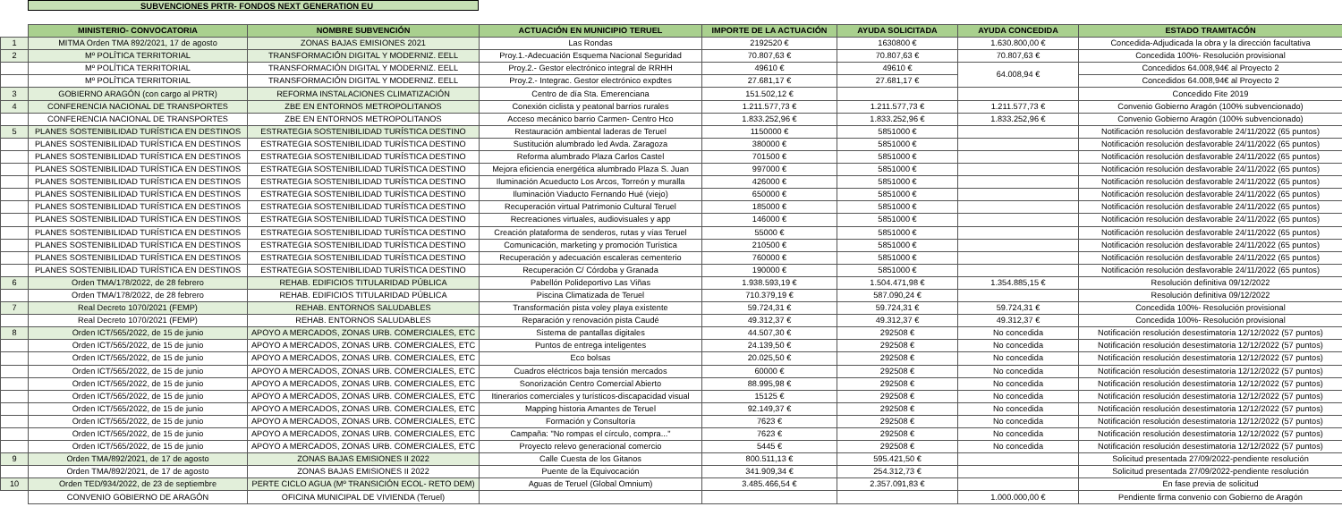SUBVENCIONES PRTR- FONDOS NEXT GENERATION EU
| | MINISTERIO- CONVOCATORIA | NOMBRE SUBVENCIÓN | ACTUACIÓN EN MUNICIPIO TERUEL | IMPORTE DE LA ACTUACIÓN | AYUDA SOLICITADA | AYUDA CONCEDIDA | ESTADO TRAMITACÓN |
| 1 | MITMA Orden TMA 892/2021, 17 de agosto | ZONAS BAJAS EMISIONES 2021 | Las Rondas | 2192520 € | 1630800 € | 1.630.800,00 € | Concedida-Adjudicada la obra y la dirección facultativa |
| 2 | Mº POLÍTICA TERRITORIAL | TRANSFORMACIÓN DIGITAL Y MODERNIZ. EELL | Proy.1.-Adecuación Esquema Nacional Seguridad | 70.807,63 € | 70.807,63 € | 70.807,63 € | Concedida 100%- Resolución provisional |
| | Mº POLÍTICA TERRITORIAL | TRANSFORMACIÓN DIGITAL Y MODERNIZ. EELL | Proy.2.- Gestor electrónico integral de RRHH | 49610 € | 49610 € | 64.008,94 € | Concedidos 64.008,94€ al Proyecto 2 |
| | Mº POLÍTICA TERRITORIAL | TRANSFORMACIÓN DIGITAL Y MODERNIZ. EELL | Proy.2.- Integrac. Gestor electrónico expdtes | 27.681,17 € | 27.681,17 € | | Concedidos 64.008,94€ al Proyecto 2 |
| 3 | GOBIERNO ARAGÓN (con cargo al PRTR) | REFORMA INSTALACIONES CLIMATIZACIÓN | Centro de día Sta. Emerenciana | 151.502,12 € | | | Concedido Fite 2019 |
| 4 | CONFERENCIA NACIONAL DE TRANSPORTES | ZBE EN ENTORNOS METROPOLITANOS | Conexión ciclista y peatonal barrios rurales | 1.211.577,73 € | 1.211.577,73 € | 1.211.577,73 € | Convenio Gobierno Aragón (100% subvencionado) |
| | CONFERENCIA NACIONAL DE TRANSPORTES | ZBE EN ENTORNOS METROPOLITANOS | Acceso mecánico barrio Carmen- Centro Hco | 1.833.252,96 € | 1.833.252,96 € | 1.833.252,96 € | Convenio Gobierno Aragón (100% subvencionado) |
| 5 | PLANES SOSTENIBILIDAD TURÍSTICA EN DESTINOS | ESTRATEGIA SOSTENIBILIDAD TURÍSTICA DESTINO | Restauración ambiental laderas de Teruel | 1150000 € | 5851000 € | | Notificación resolución desfavorable 24/11/2022 (65 puntos) |
| | PLANES SOSTENIBILIDAD TURÍSTICA EN DESTINOS | ESTRATEGIA SOSTENIBILIDAD TURÍSTICA DESTINO | Sustitución alumbrado led Avda. Zaragoza | 380000 € | 5851000 € | | Notificación resolución desfavorable 24/11/2022 (65 puntos) |
| | PLANES SOSTENIBILIDAD TURÍSTICA EN DESTINOS | ESTRATEGIA SOSTENIBILIDAD TURÍSTICA DESTINO | Reforma alumbrado Plaza Carlos Castel | 701500 € | 5851000 € | | Notificación resolución desfavorable 24/11/2022 (65 puntos) |
| | PLANES SOSTENIBILIDAD TURÍSTICA EN DESTINOS | ESTRATEGIA SOSTENIBILIDAD TURÍSTICA DESTINO | Mejora eficiencia energética alumbrado Plaza S. Juan | 997000 € | 5851000 € | | Notificación resolución desfavorable 24/11/2022 (65 puntos) |
| | PLANES SOSTENIBILIDAD TURÍSTICA EN DESTINOS | ESTRATEGIA SOSTENIBILIDAD TURÍSTICA DESTINO | Iluminación Acueducto Los Arcos, Torreón y muralla | 426000 € | 5851000 € | | Notificación resolución desfavorable 24/11/2022 (65 puntos) |
| | PLANES SOSTENIBILIDAD TURÍSTICA EN DESTINOS | ESTRATEGIA SOSTENIBILIDAD TURÍSTICA DESTINO | Iluminación Viaducto Fernando Hué (viejo) | 650000 € | 5851000 € | | Notificación resolución desfavorable 24/11/2022 (65 puntos) |
| | PLANES SOSTENIBILIDAD TURÍSTICA EN DESTINOS | ESTRATEGIA SOSTENIBILIDAD TURÍSTICA DESTINO | Recuperación virtual Patrimonio Cultural Teruel | 185000 € | 5851000 € | | Notificación resolución desfavorable 24/11/2022 (65 puntos) |
| | PLANES SOSTENIBILIDAD TURÍSTICA EN DESTINOS | ESTRATEGIA SOSTENIBILIDAD TURÍSTICA DESTINO | Recreaciones virtuales, audiovisuales y app | 146000 € | 5851000 € | | Notificación resolución desfavorable 24/11/2022 (65 puntos) |
| | PLANES SOSTENIBILIDAD TURÍSTICA EN DESTINOS | ESTRATEGIA SOSTENIBILIDAD TURÍSTICA DESTINO | Creación plataforma de senderos, rutas y vías Teruel | 55000 € | 5851000 € | | Notificación resolución desfavorable 24/11/2022 (65 puntos) |
| | PLANES SOSTENIBILIDAD TURÍSTICA EN DESTINOS | ESTRATEGIA SOSTENIBILIDAD TURÍSTICA DESTINO | Comunicación, marketing y promoción Turística | 210500 € | 5851000 € | | Notificación resolución desfavorable 24/11/2022 (65 puntos) |
| | PLANES SOSTENIBILIDAD TURÍSTICA EN DESTINOS | ESTRATEGIA SOSTENIBILIDAD TURÍSTICA DESTINO | Recuperación y adecuación escaleras cementerio | 760000 € | 5851000 € | | Notificación resolución desfavorable 24/11/2022 (65 puntos) |
| | PLANES SOSTENIBILIDAD TURÍSTICA EN DESTINOS | ESTRATEGIA SOSTENIBILIDAD TURÍSTICA DESTINO | Recuperación C/ Córdoba y Granada | 190000 € | 5851000 € | | Notificación resolución desfavorable 24/11/2022 (65 puntos) |
| 6 | Orden TMA/178/2022, de 28 febrero | REHAB. EDIFICIOS TITULARIDAD PÚBLICA | Pabellón Polideportivo Las Viñas | 1.938.593,19 € | 1.504.471,98 € | 1.354.885,15 € | Resolución definitiva 09/12/2022 |
| | Orden TMA/178/2022, de 28 febrero | REHAB. EDIFICIOS TITULARIDAD PÚBLICA | Piscina Climatizada de Teruel | 710.379,19 € | 587.090,24 € | | Resolución definitiva 09/12/2022 |
| 7 | Real Decreto 1070/2021 (FEMP) | REHAB. ENTORNOS SALUDABLES | Transformación pista voley playa existente | 59.724,31 € | 59.724,31 € | 59.724,31 € | Concedida 100%- Resolución provisional |
| | Real Decreto 1070/2021 (FEMP) | REHAB. ENTORNOS SALUDABLES | Reparación y renovación pista Caudé | 49.312,37 € | 49.312,37 € | 49.312,37 € | Concedida 100%- Resolución provisional |
| 8 | Orden ICT/565/2022, de 15 de junio | APOYO A MERCADOS, ZONAS URB. COMERCIALES, ETC | Sistema de pantallas digitales | 44.507,30 € | 292508 € | No concedida | Notificación resolución desestimatoria 12/12/2022 (57 puntos) |
| | Orden ICT/565/2022, de 15 de junio | APOYO A MERCADOS, ZONAS URB. COMERCIALES, ETC | Puntos de entrega inteligentes | 24.139,50 € | 292508 € | No concedida | Notificación resolución desestimatoria 12/12/2022 (57 puntos) |
| | Orden ICT/565/2022, de 15 de junio | APOYO A MERCADOS, ZONAS URB. COMERCIALES, ETC | Eco bolsas | 20.025,50 € | 292508 € | No concedida | Notificación resolución desestimatoria 12/12/2022 (57 puntos) |
| | Orden ICT/565/2022, de 15 de junio | APOYO A MERCADOS, ZONAS URB. COMERCIALES, ETC | Cuadros eléctricos baja tensión mercados | 60000 € | 292508 € | No concedida | Notificación resolución desestimatoria 12/12/2022 (57 puntos) |
| | Orden ICT/565/2022, de 15 de junio | APOYO A MERCADOS, ZONAS URB. COMERCIALES, ETC | Sonorización Centro Comercial Abierto | 88.995,98 € | 292508 € | No concedida | Notificación resolución desestimatoria 12/12/2022 (57 puntos) |
| | Orden ICT/565/2022, de 15 de junio | APOYO A MERCADOS, ZONAS URB. COMERCIALES, ETC | Itinerarios comerciales y turísticos-discapacidad visual | 15125 € | 292508 € | No concedida | Notificación resolución desestimatoria 12/12/2022 (57 puntos) |
| | Orden ICT/565/2022, de 15 de junio | APOYO A MERCADOS, ZONAS URB. COMERCIALES, ETC | Mapping historia Amantes de Teruel | 92.149,37 € | 292508 € | No concedida | Notificación resolución desestimatoria 12/12/2022 (57 puntos) |
| | Orden ICT/565/2022, de 15 de junio | APOYO A MERCADOS, ZONAS URB. COMERCIALES, ETC | Formación y Consultoría | 7623 € | 292508 € | No concedida | Notificación resolución desestimatoria 12/12/2022 (57 puntos) |
| | Orden ICT/565/2022, de 15 de junio | APOYO A MERCADOS, ZONAS URB. COMERCIALES, ETC | Campaña: "No rompas el círculo, compra..." | 7623 € | 292508 € | No concedida | Notificación resolución desestimatoria 12/12/2022 (57 puntos) |
| | Orden ICT/565/2022, de 15 de junio | APOYO A MERCADOS, ZONAS URB. COMERCIALES, ETC | Proyecto relevo generacional comercio | 5445 € | 292508 € | No concedida | Notificación resolución desestimatoria 12/12/2022 (57 puntos) |
| 9 | Orden TMA/892/2021, de 17 de agosto | ZONAS BAJAS EMISIONES II 2022 | Calle Cuesta de los Gitanos | 800.511,13 € | 595.421,50 € | | Solicitud presentada 27/09/2022-pendiente resolución |
| | Orden TMA/892/2021, de 17 de agosto | ZONAS BAJAS EMISIONES II 2022 | Puente de la Equivocación | 341.909,34 € | 254.312,73 € | | Solicitud presentada 27/09/2022-pendiente resolución |
| 10 | Orden TED/934/2022, de 23 de septiembre | PERTE CICLO AGUA (Mº TRANSICIÓN ECOL- RETO DEM) | Aguas de Teruel (Global Omnium) | 3.485.466,54 € | 2.357.091,83 € | | En fase previa de solicitud |
| | CONVENIO GOBIERNO DE ARAGÓN | OFICINA MUNICIPAL DE VIVIENDA (Teruel) | | | | 1.000.000,00 € | Pendiente firma convenio con Gobierno de Aragón |